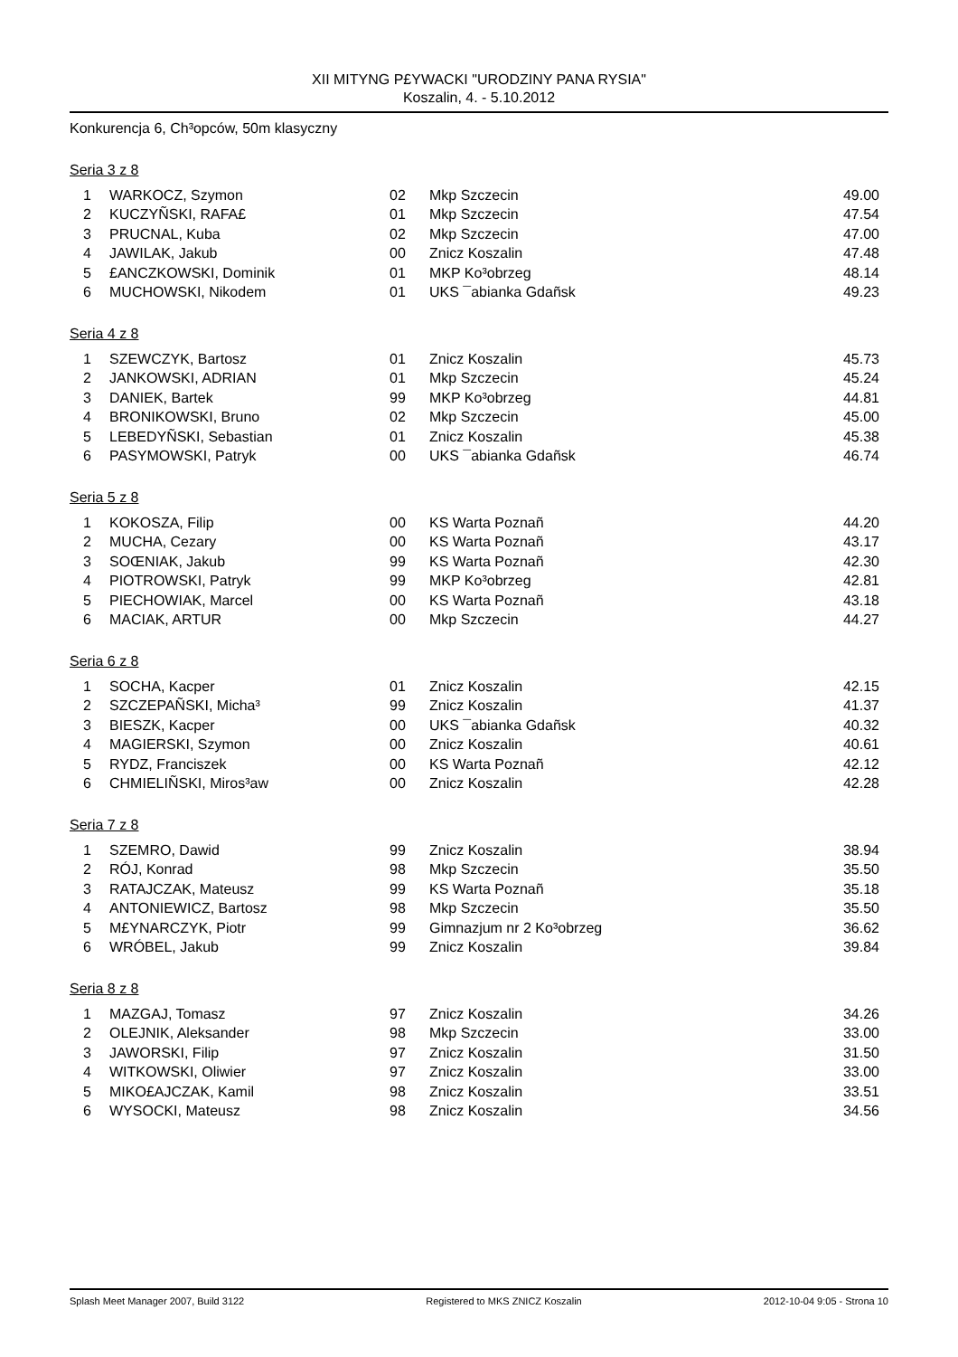XII MITYNG P£YWACKI "URODZINY PANA RYSIA"
Koszalin, 4. - 5.10.2012
Konkurencja 6, Ch³opców, 50m klasyczny
Seria 3 z 8
| 1 | WARKOCZ, Szymon | 02 | Mkp Szczecin | 49.00 |
| 2 | KUCZYÑSKI, RAFA£ | 01 | Mkp Szczecin | 47.54 |
| 3 | PRUCNAL, Kuba | 02 | Mkp Szczecin | 47.00 |
| 4 | JAWILAK, Jakub | 00 | Znicz Koszalin | 47.48 |
| 5 | £ANCZKOWSKI, Dominik | 01 | MKP Ko³obrzeg | 48.14 |
| 6 | MUCHOWSKI, Nikodem | 01 | UKS ¯abianka Gdañsk | 49.23 |
Seria 4 z 8
| 1 | SZEWCZYK, Bartosz | 01 | Znicz Koszalin | 45.73 |
| 2 | JANKOWSKI, ADRIAN | 01 | Mkp Szczecin | 45.24 |
| 3 | DANIEK, Bartek | 99 | MKP Ko³obrzeg | 44.81 |
| 4 | BRONIKOWSKI, Bruno | 02 | Mkp Szczecin | 45.00 |
| 5 | LEBEDYÑSKI, Sebastian | 01 | Znicz Koszalin | 45.38 |
| 6 | PASYMOWSKI, Patryk | 00 | UKS ¯abianka Gdañsk | 46.74 |
Seria 5 z 8
| 1 | KOKOSZA, Filip | 00 | KS Warta Poznañ | 44.20 |
| 2 | MUCHA, Cezary | 00 | KS Warta Poznañ | 43.17 |
| 3 | SOŒNIAK, Jakub | 99 | KS Warta Poznañ | 42.30 |
| 4 | PIOTROWSKI, Patryk | 99 | MKP Ko³obrzeg | 42.81 |
| 5 | PIECHOWIAK, Marcel | 00 | KS Warta Poznañ | 43.18 |
| 6 | MACIAK, ARTUR | 00 | Mkp Szczecin | 44.27 |
Seria 6 z 8
| 1 | SOCHA, Kacper | 01 | Znicz Koszalin | 42.15 |
| 2 | SZCZEPAÑSKI, Micha³ | 99 | Znicz Koszalin | 41.37 |
| 3 | BIESZK, Kacper | 00 | UKS ¯abianka Gdañsk | 40.32 |
| 4 | MAGIERSKI, Szymon | 00 | Znicz Koszalin | 40.61 |
| 5 | RYDZ, Franciszek | 00 | KS Warta Poznañ | 42.12 |
| 6 | CHMIELIÑSKI, Miros³aw | 00 | Znicz Koszalin | 42.28 |
Seria 7 z 8
| 1 | SZEMRO, Dawid | 99 | Znicz Koszalin | 38.94 |
| 2 | RÓJ, Konrad | 98 | Mkp Szczecin | 35.50 |
| 3 | RATAJCZAK, Mateusz | 99 | KS Warta Poznañ | 35.18 |
| 4 | ANTONIEWICZ, Bartosz | 98 | Mkp Szczecin | 35.50 |
| 5 | M£YNARCZYK, Piotr | 99 | Gimnazjum nr 2 Ko³obrzeg | 36.62 |
| 6 | WRÓBEL, Jakub | 99 | Znicz Koszalin | 39.84 |
Seria 8 z 8
| 1 | MAZGAJ, Tomasz | 97 | Znicz Koszalin | 34.26 |
| 2 | OLEJNIK, Aleksander | 98 | Mkp Szczecin | 33.00 |
| 3 | JAWORSKI, Filip | 97 | Znicz Koszalin | 31.50 |
| 4 | WITKOWSKI, Oliwier | 97 | Znicz Koszalin | 33.00 |
| 5 | MIKO£AJCZAK, Kamil | 98 | Znicz Koszalin | 33.51 |
| 6 | WYSOCKI, Mateusz | 98 | Znicz Koszalin | 34.56 |
Splash Meet Manager 2007, Build 3122 Registered to MKS ZNICZ Koszalin 2012-10-04 9:05 - Strona 10